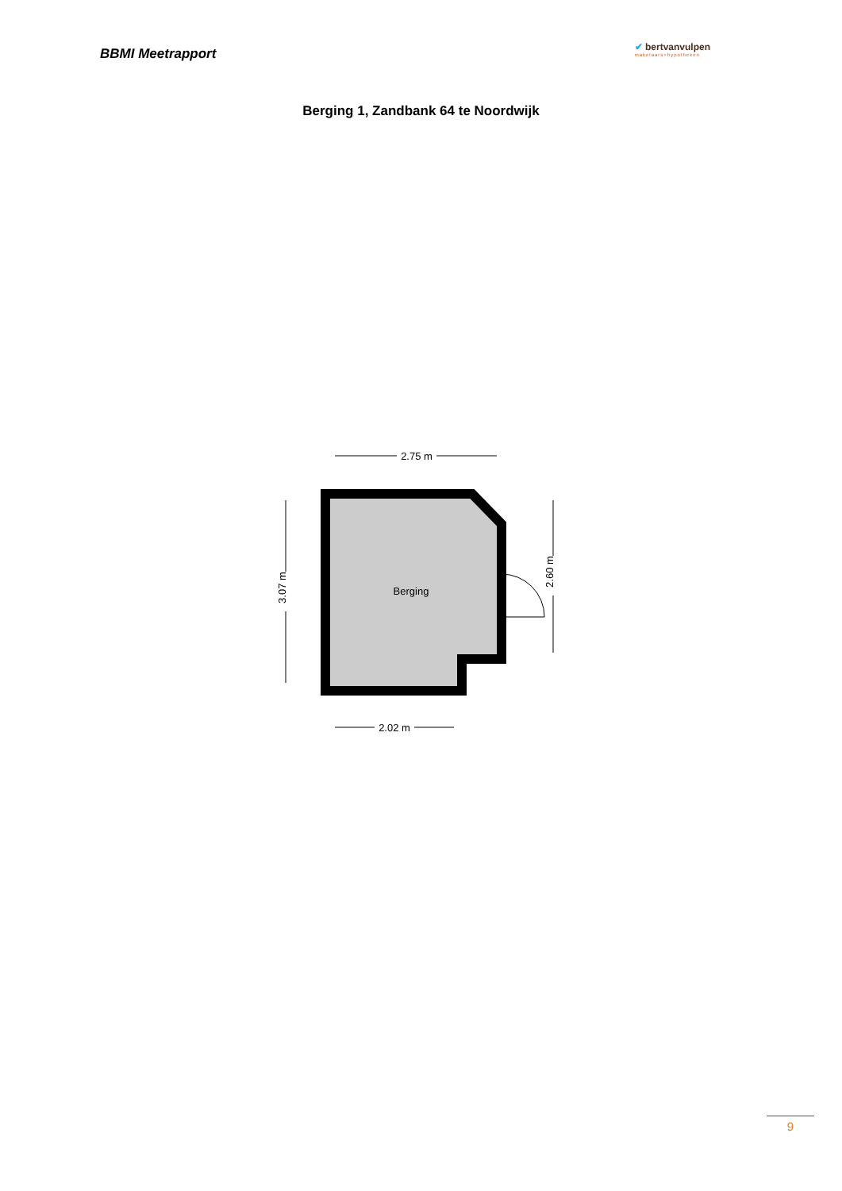BBMI Meetrapport
✔ bertvanvulpen
makelaars+hypotheken
Berging 1, Zandbank 64 te Noordwijk
2.75 m
Berging
3.07 m
2.60 m
2.02 m
9